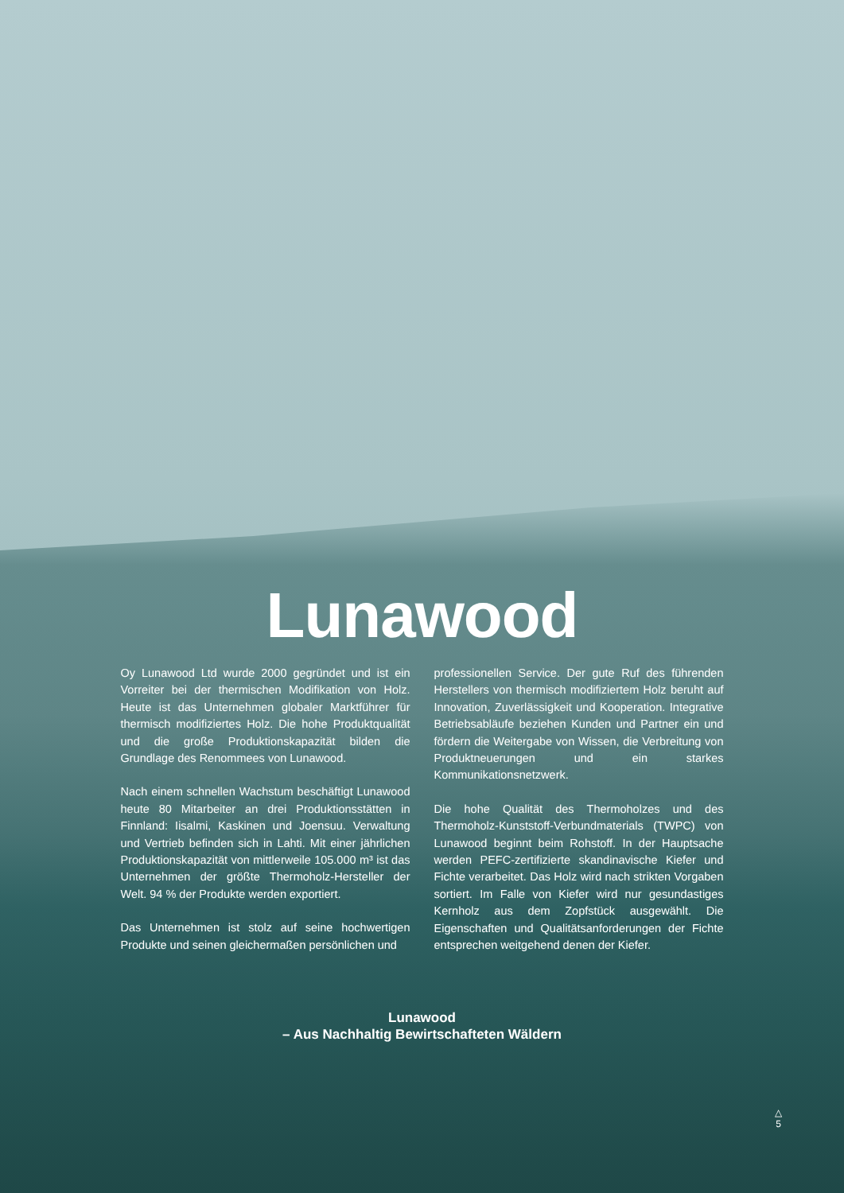Lunawood
Oy Lunawood Ltd wurde 2000 gegründet und ist ein Vorreiter bei der thermischen Modifikation von Holz. Heute ist das Unternehmen globaler Marktführer für thermisch modifiziertes Holz. Die hohe Produktqualität und die große Produktionskapazität bilden die Grundlage des Renommees von Lunawood.
Nach einem schnellen Wachstum beschäf­tigt Lunawood heute 80 Mitarbeiter an drei Produktionsstätten in Finnland: Iisalmi, Kaskinen und Joensuu. Verwaltung und Vertrieb befinden sich in Lahti. Mit einer jährlichen Produktionskapazität von mittlerweile 105.000 m³ ist das Unternehmen der größte Thermoholz-Hersteller der Welt. 94 % der Produkte werden exportiert.
Das Unternehmen ist stolz auf seine hochwertigen Produkte und seinen gleichermaßen persönlichen und
professionellen Service. Der gute Ruf des führenden Herstellers von thermisch modifiziertem Holz beruht auf Innovation, Zuverlässigkeit und Kooperation. Integrative Betriebsabläufe beziehen Kunden und Partner ein und fördern die Weitergabe von Wissen, die Verbreitung von Produktneuerungen und ein star­kes Kommunikationsnetzwerk.
Die hohe Qualität des Thermoholzes und des Thermoholz-Kunststoff-Verbundmaterials (TWPC) von Lunawood beginnt beim Rohstoff. In der Hauptsache werden PEFC-zertifizierte skandinavische Kiefer und Fichte verarbeitet. Das Holz wird nach strikten Vorgaben sortiert. Im Falle von Kiefer wird nur ge­sundastiges Kernholz aus dem Zopfstück ausgewählt. Die Eigenschaften und Qualitätsanforderungen der Fichte entsprechen weitgehend denen der Kiefer.
Lunawood
– Aus Nachhaltig Bewirtschafteten Wäldern
△
5